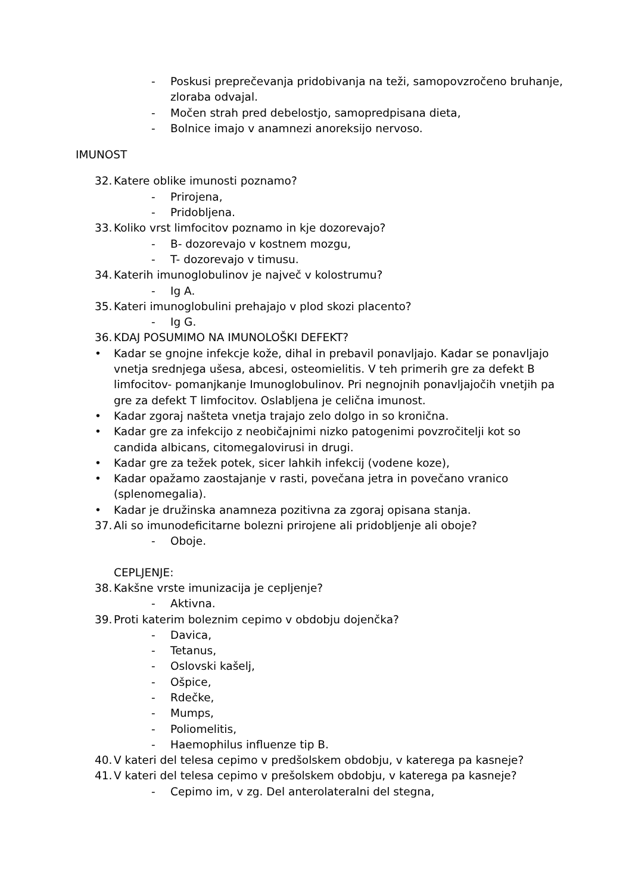- Poskusi preprečevanja pridobivanja na teži, samopovzročeno bruhanje, zloraba odvajal.
- Močen strah pred debelostjo, samopredpisana dieta,
- Bolnice imajo v anamnezi anoreksijo nervoso.
IMUNOST
32. Katere oblike imunosti poznamo?
- Prirojena,
- Pridobljena.
33. Koliko vrst limfocitov poznamo in kje dozorevajo?
- B- dozorevajo v kostnem mozgu,
- T- dozorevajo v timusu.
34. Katerih imunoglobulinov je največ v kolostrumu?
- Ig A.
35. Kateri imunoglobulini prehajajo v plod skozi placento?
- Ig G.
36. KDAJ POSUMIMO NA IMUNOLOŠKI DEFEKT?
• Kadar se gnojne infekcje kože, dihal in prebavil ponavljajo. Kadar se ponavljajo vnetja srednjega ušesa, abcesi, osteomielitis. V teh primerih gre za defekt B limfocitov- pomanjkanje Imunoglobulinov. Pri negnojnih ponavljajočih vnetjih pa gre za defekt T limfocitov. Oslabljena je celična imunost.
• Kadar zgoraj našteta vnetja trajajo zelo dolgo in so kronična.
• Kadar gre za infekcijo z neobičajnimi nizko patogenimi povzročitelji kot so candida albicans, citomegalovirusi in drugi.
• Kadar gre za težek potek, sicer lahkih infekcij (vodene koze),
• Kadar opažamo zaostajanje v rasti, povečana jetra in povečano vranico (splenomegalia).
• Kadar je družinska anamneza pozitivna za zgoraj opisana stanja.
37. Ali so imunodeficitarne bolezni prirojene ali pridobljenje ali oboje?
- Oboje.
CEPLJENJE:
38. Kakšne vrste imunizacija je cepljenje?
- Aktivna.
39. Proti katerim boleznim cepimo v obdobju dojenčka?
- Davica,
- Tetanus,
- Oslovski kašelj,
- Ošpice,
- Rdečke,
- Mumps,
- Poliomelitis,
- Haemophilus influenze tip B.
40. V kateri del telesa cepimo v predšolskem obdobju, v katerega pa kasneje?
41. V kateri del telesa cepimo v prešolskem obdobju, v katerega pa kasneje?
- Cepimo im, v zg. Del anterolateralni del stegna,